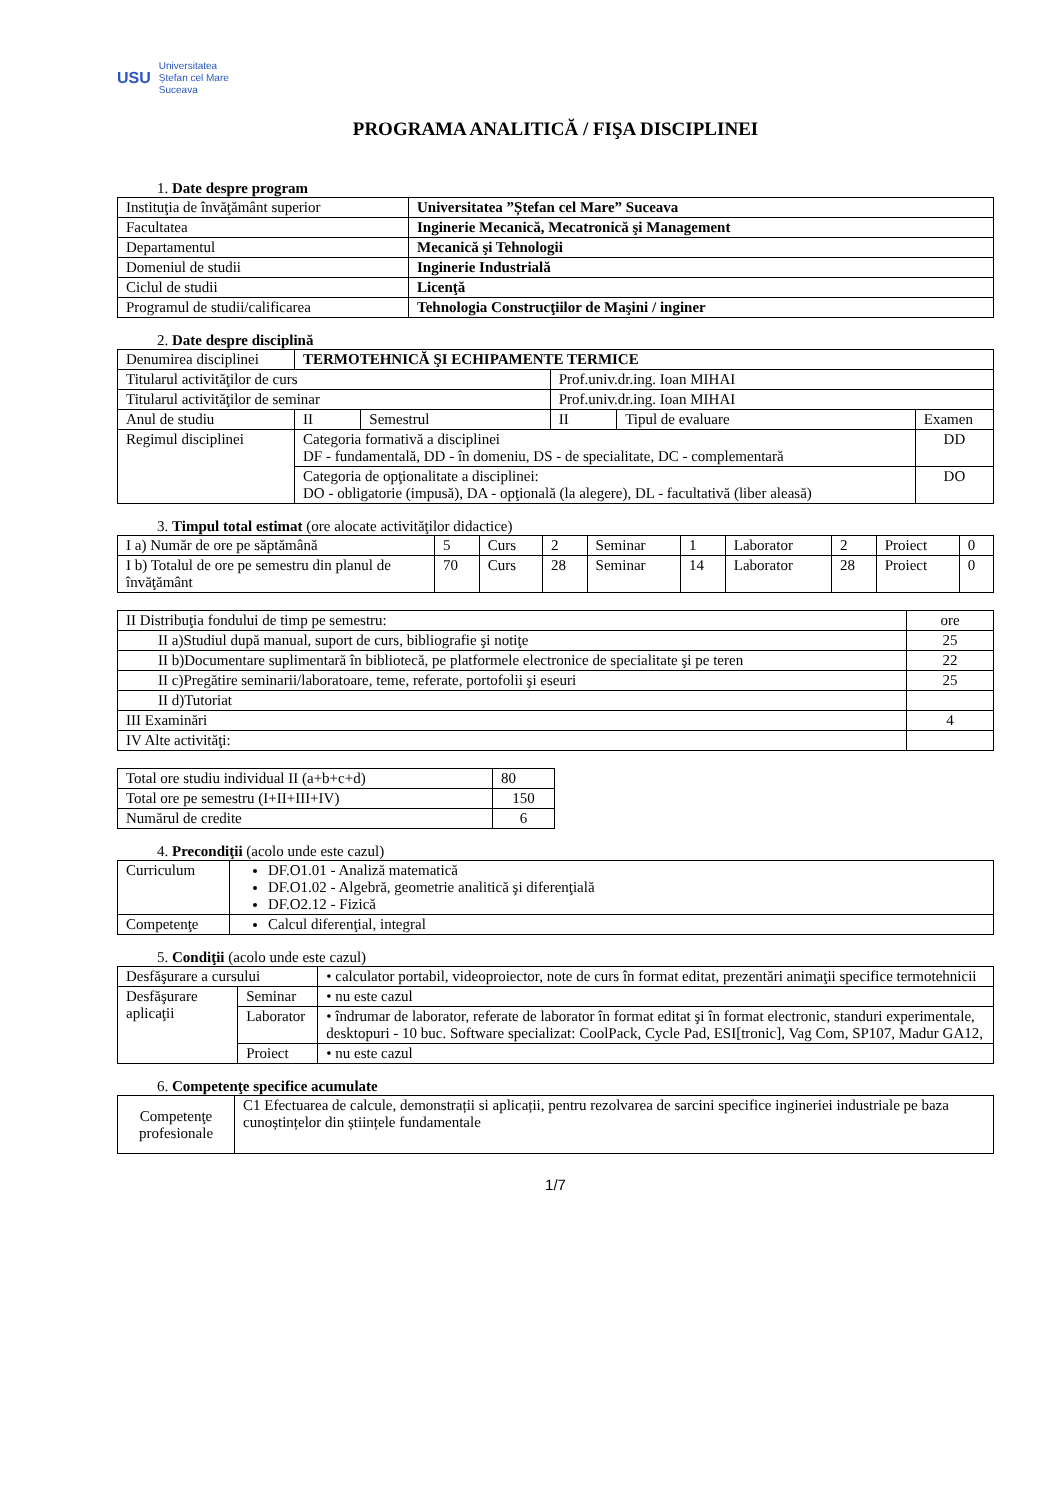USU
Universitatea
Ștefan cel Mare
Suceava
PROGRAMA ANALITICĂ / FIŞA DISCIPLINEI
1. Date despre program
| Instituţia de învăţământ superior | Universitatea ”Ștefan cel Mare” Suceava |
| Facultatea | Inginerie Mecanică, Mecatronică şi Management |
| Departamentul | Mecanică şi Tehnologii |
| Domeniul de studii | Inginerie Industrială |
| Ciclul de studii | Licenţă |
| Programul de studii/calificarea | Tehnologia Construcţiilor de Maşini / inginer |
2. Date despre disciplină
| Denumirea disciplinei | TERMOTEHNICĂ ŞI ECHIPAMENTE TERMICE | | | | | |
| Titularul activităţilor de curs | | | Prof.univ.dr.ing. Ioan MIHAI | | | |
| Titularul activităţilor de seminar | | | Prof.univ.dr.ing. Ioan MIHAI | | | |
| Anul de studiu | II | Semestrul | II | Tipul de evaluare | Examen | |
| Regimul disciplinei | Categoria formativă a disciplinei DF - fundamentală, DD - în domeniu, DS - de specialitate, DC - complementară | | | | | DD |
| | Categoria de opţionalitate a disciplinei: DO - obligatorie (impusă), DA - opţională (la alegere), DL - facultativă (liber aleasă) | | | | | DO |
3. Timpul total estimat (ore alocate activităţilor didactice)
| I a) Număr de ore pe săptămână | 5 | Curs | 2 | Seminar | 1 | Laborator | 2 | Proiect | 0 |
| I b) Totalul de ore pe semestru din planul de învăţământ | 70 | Curs | 28 | Seminar | 14 | Laborator | 28 | Proiect | 0 |
| II Distribuţia fondului de timp pe semestru: | ore |
| II a)Studiul după manual, suport de curs, bibliografie şi notiţe | 25 |
| II b)Documentare suplimentară în bibliotecă, pe platformele electronice de specialitate şi pe teren | 22 |
| II c)Pregătire seminarii/laboratoare, teme, referate, portofolii şi eseuri | 25 |
| II d)Tutoriat | |
| III Examinări | 4 |
| IV Alte activităţi: | |
| Total ore studiu individual II (a+b+c+d) | 80 |
| Total ore pe semestru (I+II+III+IV) | 150 |
| Numărul de credite | 6 |
4. Precondiţii (acolo unde este cazul)
| Curriculum | DF.O1.01 - Analiză matematică DF.O1.02 - Algebră, geometrie analitică şi diferenţială DF.O2.12 - Fizică |
| Competenţe | Calcul diferenţial, integral |
5. Condiţii (acolo unde este cazul)
| Desfăşurare a cursului | | • calculator portabil, videoproiector, note de curs în format editat, prezentări animaţii specifice termotehnicii |
| Desfăşurare aplicaţii | Seminar | • nu este cazul |
| | Laborator | • îndrumar de laborator, referate de laborator în format editat şi în format electronic, standuri experimentale, desktopuri - 10 buc. Software specializat: CoolPack, Cycle Pad, ESI[tronic], Vag Com, SP107, Madur GA12, |
| | Proiect | • nu este cazul |
6. Competenţe specifice acumulate
| Competenţe profesionale | C1 Efectuarea de calcule, demonstrații si aplicații, pentru rezolvarea de sarcini specifice ingineriei industriale pe baza cunoștințelor din științele fundamentale |
1/7